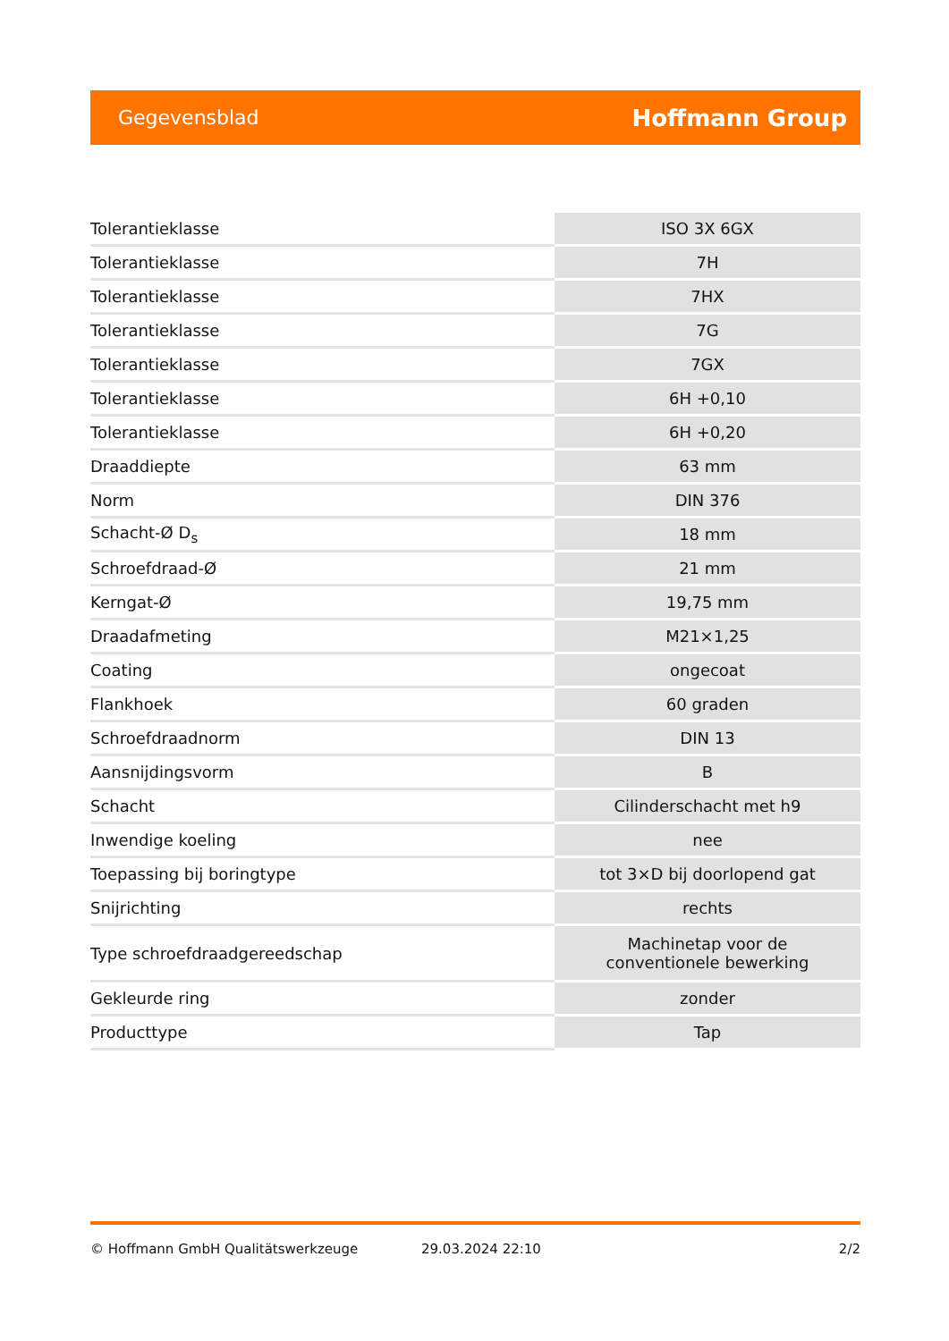Gegevensblad Hoffmann Group
| Tolerantieklasse | ISO 3X 6GX |
| Tolerantieklasse | 7H |
| Tolerantieklasse | 7HX |
| Tolerantieklasse | 7G |
| Tolerantieklasse | 7GX |
| Tolerantieklasse | 6H +0,10 |
| Tolerantieklasse | 6H +0,20 |
| Draaddiepte | 63 mm |
| Norm | DIN 376 |
| Schacht-Ø D<sub>s</sub> | 18 mm |
| Schroefdraad-Ø | 21 mm |
| Kerngat-Ø | 19,75 mm |
| Draadafmeting | M21×1,25 |
| Coating | ongecoat |
| Flankhoek | 60 graden |
| Schroefdraadnorm | DIN 13 |
| Aansnijdingsvorm | B |
| Schacht | Cilinderschacht met h9 |
| Inwendige koeling | nee |
| Toepassing bij boringtype | tot 3×D bij doorlopend gat |
| Snijrichting | rechts |
| Type schroefdraadgereedschap | Machinetap voor de conventionele bewerking |
| Gekleurde ring | zonder |
| Producttype | Tap |
© Hoffmann GmbH Qualitätswerkzeuge 29.03.2024 22:10 2/2